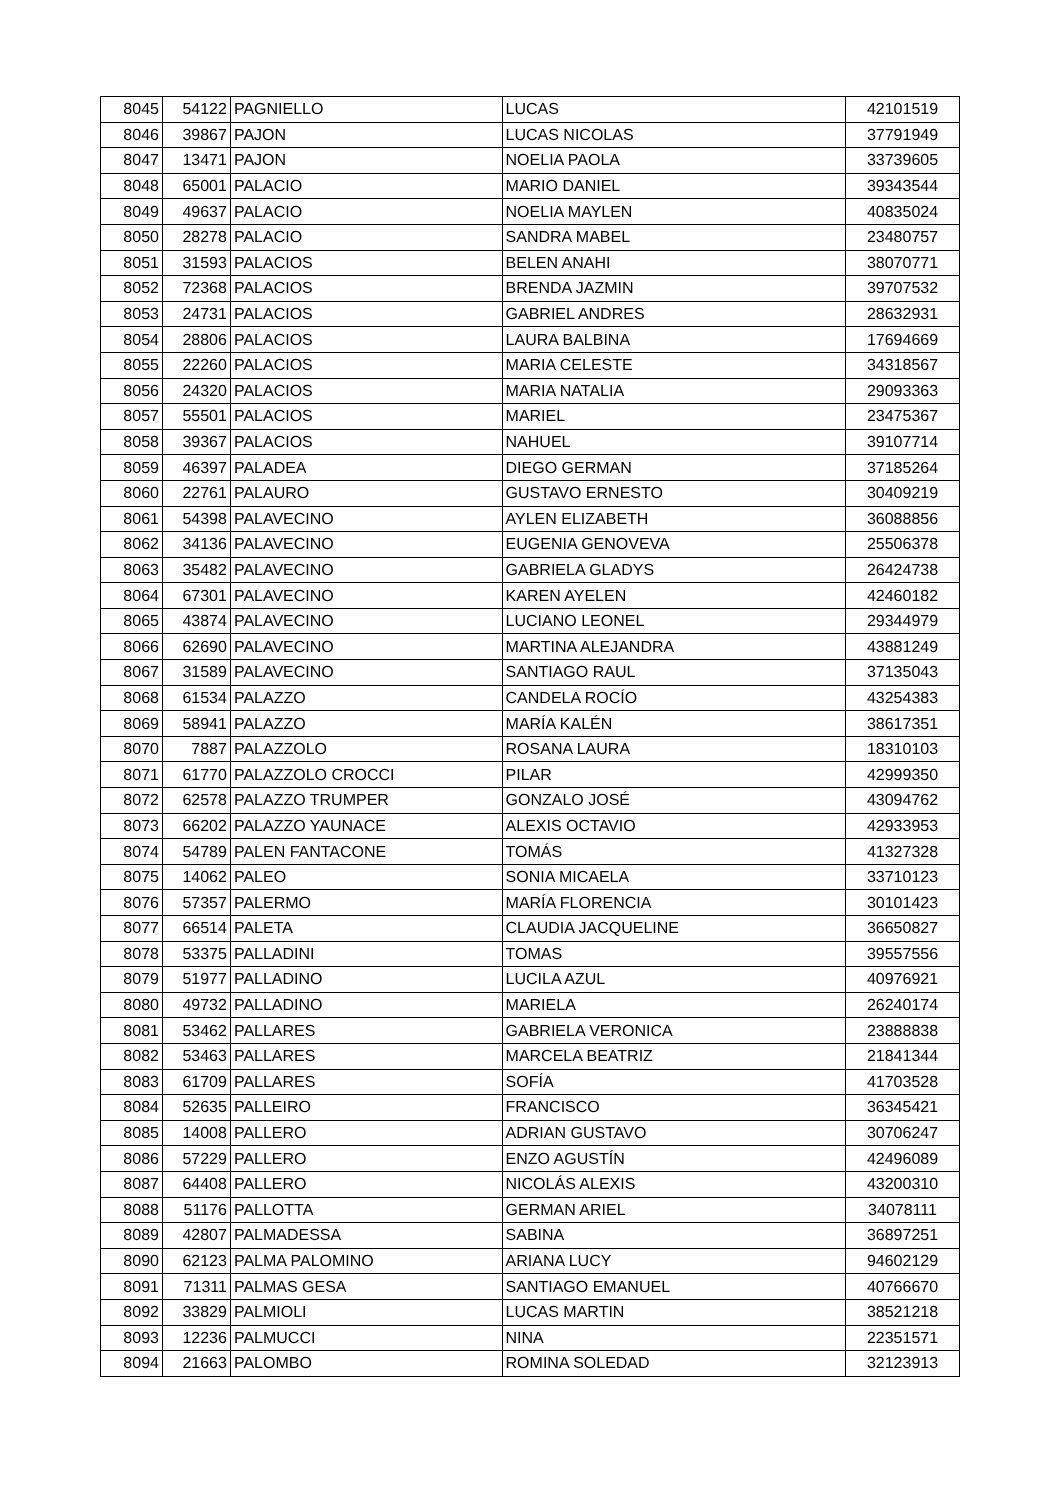| 8045 | 54122 | PAGNIELLO | LUCAS | 42101519 |
| 8046 | 39867 | PAJON | LUCAS NICOLAS | 37791949 |
| 8047 | 13471 | PAJON | NOELIA PAOLA | 33739605 |
| 8048 | 65001 | PALACIO | MARIO DANIEL | 39343544 |
| 8049 | 49637 | PALACIO | NOELIA MAYLEN | 40835024 |
| 8050 | 28278 | PALACIO | SANDRA MABEL | 23480757 |
| 8051 | 31593 | PALACIOS | BELEN ANAHI | 38070771 |
| 8052 | 72368 | PALACIOS | BRENDA JAZMIN | 39707532 |
| 8053 | 24731 | PALACIOS | GABRIEL ANDRES | 28632931 |
| 8054 | 28806 | PALACIOS | LAURA BALBINA | 17694669 |
| 8055 | 22260 | PALACIOS | MARIA CELESTE | 34318567 |
| 8056 | 24320 | PALACIOS | MARIA NATALIA | 29093363 |
| 8057 | 55501 | PALACIOS | MARIEL | 23475367 |
| 8058 | 39367 | PALACIOS | NAHUEL | 39107714 |
| 8059 | 46397 | PALADEA | DIEGO GERMAN | 37185264 |
| 8060 | 22761 | PALAURO | GUSTAVO ERNESTO | 30409219 |
| 8061 | 54398 | PALAVECINO | AYLEN ELIZABETH | 36088856 |
| 8062 | 34136 | PALAVECINO | EUGENIA GENOVEVA | 25506378 |
| 8063 | 35482 | PALAVECINO | GABRIELA GLADYS | 26424738 |
| 8064 | 67301 | PALAVECINO | KAREN AYELEN | 42460182 |
| 8065 | 43874 | PALAVECINO | LUCIANO LEONEL | 29344979 |
| 8066 | 62690 | PALAVECINO | MARTINA ALEJANDRA | 43881249 |
| 8067 | 31589 | PALAVECINO | SANTIAGO RAUL | 37135043 |
| 8068 | 61534 | PALAZZO | CANDELA ROCÍO | 43254383 |
| 8069 | 58941 | PALAZZO | MARÍA KALÉN | 38617351 |
| 8070 | 7887 | PALAZZOLO | ROSANA LAURA | 18310103 |
| 8071 | 61770 | PALAZZOLO CROCCI | PILAR | 42999350 |
| 8072 | 62578 | PALAZZO TRUMPER | GONZALO JOSÉ | 43094762 |
| 8073 | 66202 | PALAZZO YAUNACE | ALEXIS OCTAVIO | 42933953 |
| 8074 | 54789 | PALEN FANTACONE | TOMÁS | 41327328 |
| 8075 | 14062 | PALEO | SONIA MICAELA | 33710123 |
| 8076 | 57357 | PALERMO | MARÍA FLORENCIA | 30101423 |
| 8077 | 66514 | PALETA | CLAUDIA JACQUELINE | 36650827 |
| 8078 | 53375 | PALLADINI | TOMAS | 39557556 |
| 8079 | 51977 | PALLADINO | LUCILA AZUL | 40976921 |
| 8080 | 49732 | PALLADINO | MARIELA | 26240174 |
| 8081 | 53462 | PALLARES | GABRIELA VERONICA | 23888838 |
| 8082 | 53463 | PALLARES | MARCELA BEATRIZ | 21841344 |
| 8083 | 61709 | PALLARES | SOFÍA | 41703528 |
| 8084 | 52635 | PALLEIRO | FRANCISCO | 36345421 |
| 8085 | 14008 | PALLERO | ADRIAN GUSTAVO | 30706247 |
| 8086 | 57229 | PALLERO | ENZO AGUSTÍN | 42496089 |
| 8087 | 64408 | PALLERO | NICOLÁS ALEXIS | 43200310 |
| 8088 | 51176 | PALLOTTA | GERMAN ARIEL | 34078111 |
| 8089 | 42807 | PALMADESSA | SABINA | 36897251 |
| 8090 | 62123 | PALMA PALOMINO | ARIANA LUCY | 94602129 |
| 8091 | 71311 | PALMAS GESA | SANTIAGO EMANUEL | 40766670 |
| 8092 | 33829 | PALMIOLI | LUCAS MARTIN | 38521218 |
| 8093 | 12236 | PALMUCCI | NINA | 22351571 |
| 8094 | 21663 | PALOMBO | ROMINA SOLEDAD | 32123913 |